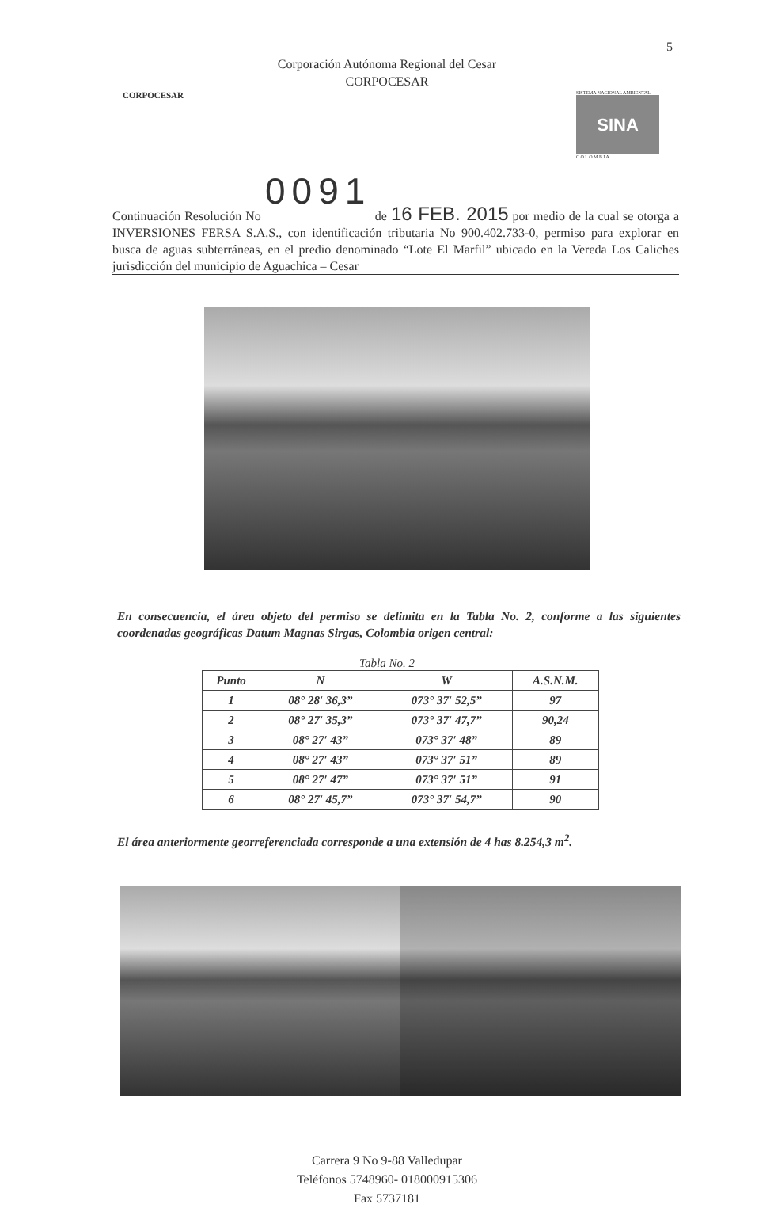5
Corporación Autónoma Regional del Cesar
CORPOCESAR
CORPOCESAR
SISTEMA NACIONAL AMBIENTAL
SINA
C O L O M B I A
0091
Continuación Resolución No de 16 FEB. 2015 por medio de la cual se otorga a INVERSIONES FERSA S.A.S., con identificación tributaria No 900.402.733-0, permiso para explorar en busca de aguas subterráneas, en el predio denominado “Lote El Marfil” ubicado en la Vereda Los Caliches jurisdicción del municipio de Aguachica – Cesar
En consecuencia, el área objeto del permiso se delimita en la Tabla No. 2, conforme a las siguientes coordenadas geográficas Datum Magnas Sirgas, Colombia origen central:
Tabla No. 2
| Punto | N | W | A.S.N.M. |
| --- | --- | --- | --- |
| 1 | 08° 28′ 36,3” | 073° 37′ 52,5” | 97 |
| 2 | 08° 27′ 35,3” | 073° 37′ 47,7” | 90,24 |
| 3 | 08° 27′ 43” | 073° 37′ 48” | 89 |
| 4 | 08° 27′ 43” | 073° 37′ 51” | 89 |
| 5 | 08° 27′ 47” | 073° 37′ 51” | 91 |
| 6 | 08° 27′ 45,7” | 073° 37′ 54,7” | 90 |
El área anteriormente georreferenciada corresponde a una extensión de 4 has 8.254,3 m<sup>2</sup>.
Carrera 9 No 9-88 Valledupar
Teléfonos 5748960- 018000915306
Fax 5737181